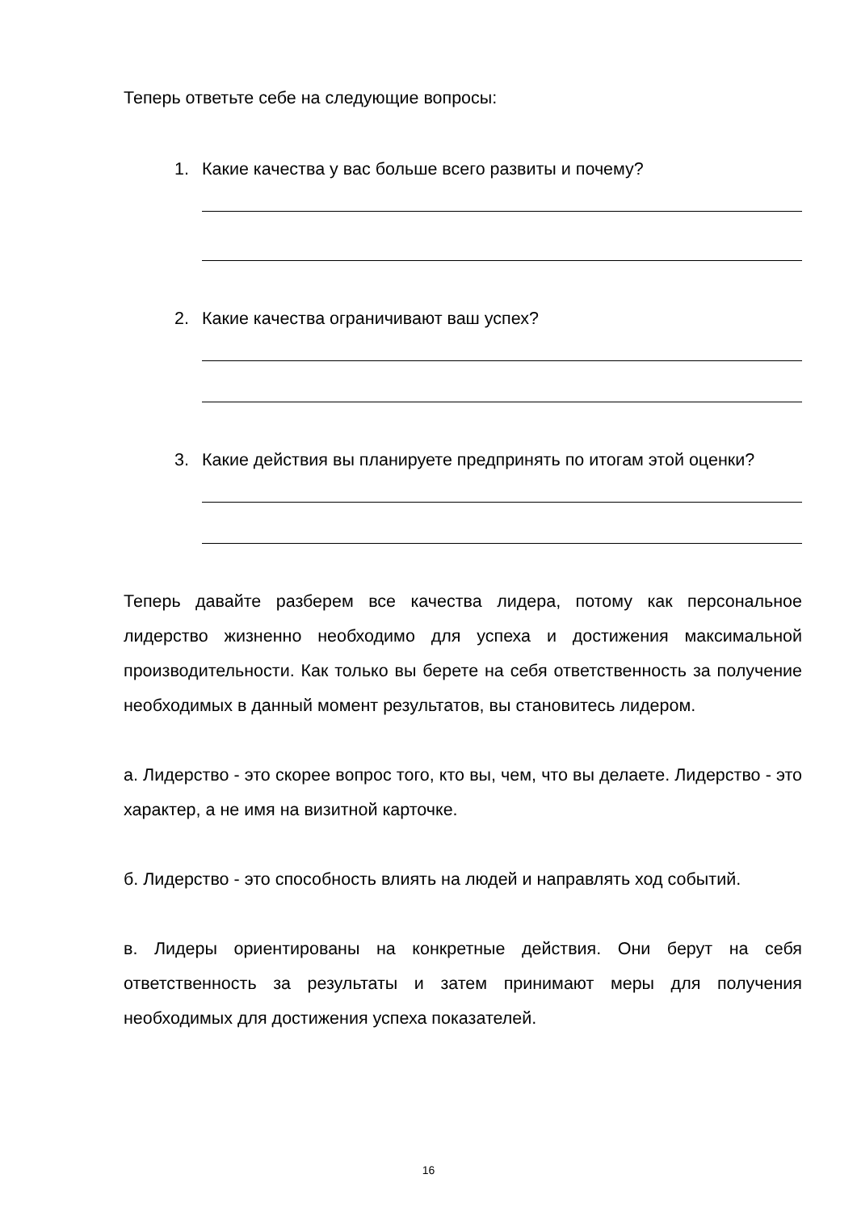Теперь ответьте себе на следующие вопросы:
1. Какие качества у вас больше всего развиты и почему?
2. Какие качества ограничивают ваш успех?
3. Какие действия вы планируете предпринять по итогам этой оценки?
Теперь давайте разберем все качества лидера, потому как персональное лидерство жизненно необходимо для успеха и достижения максимальной производительности. Как только вы берете на себя ответственность за получение необходимых в данный момент результатов, вы становитесь лидером.
а. Лидерство - это скорее вопрос того, кто вы, чем, что вы делаете. Лидерство - это характер, а не имя на визитной карточке.
б. Лидерство - это способность влиять на людей и направлять ход событий.
в. Лидеры ориентированы на конкретные действия. Они берут на себя ответственность за результаты и затем принимают меры для получения необходимых для достижения успеха показателей.
16